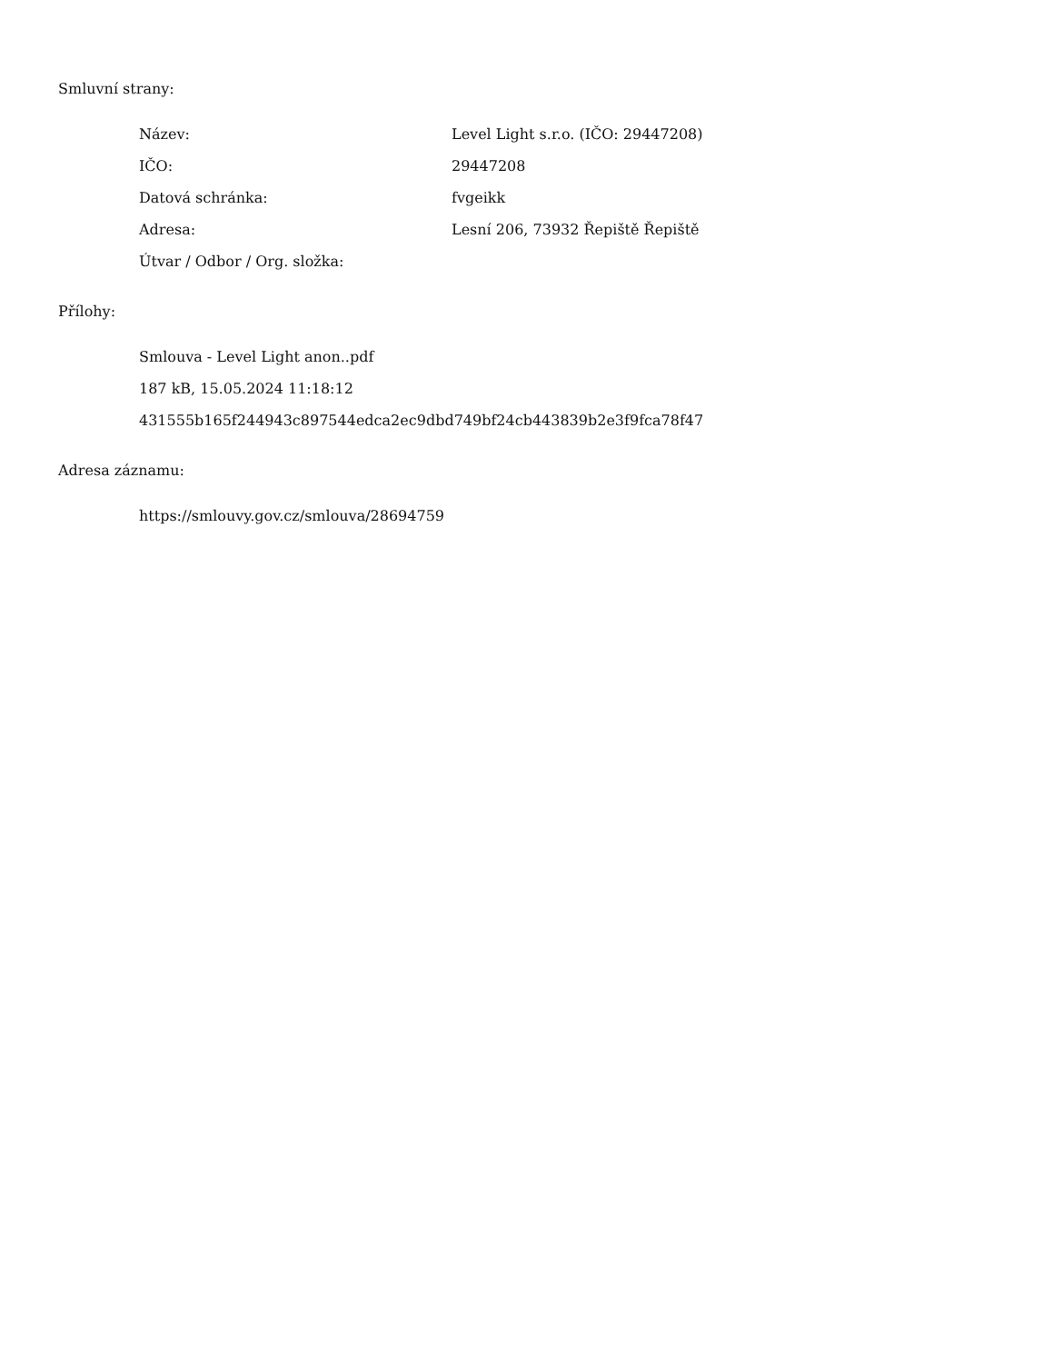Smluvní strany:
Název: Level Light s.r.o. (IČO: 29447208)
IČO: 29447208
Datová schránka: fvgeikk
Adresa: Lesní 206, 73932 Řepiště Řepiště
Útvar / Odbor / Org. složka:
Přílohy:
Smlouva - Level Light anon..pdf
187 kB, 15.05.2024 11:18:12
431555b165f244943c897544edca2ec9dbd749bf24cb443839b2e3f9fca78f47
Adresa záznamu:
https://smlouvy.gov.cz/smlouva/28694759